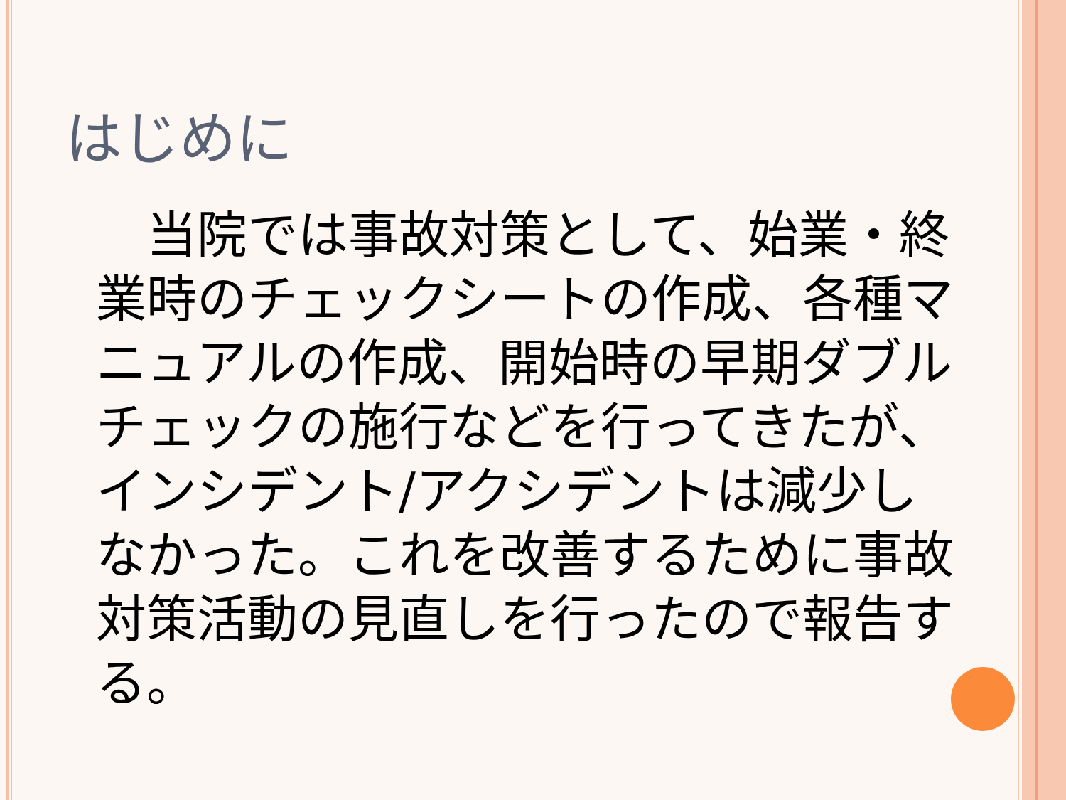はじめに
　当院では事故対策として、始業・終業時のチェックシートの作成、各種マニュアルの作成、開始時の早期ダブルチェックの施行などを行ってきたが、インシデント/アクシデントは減少しなかった。これを改善するために事故対策活動の見直しを行ったので報告する。